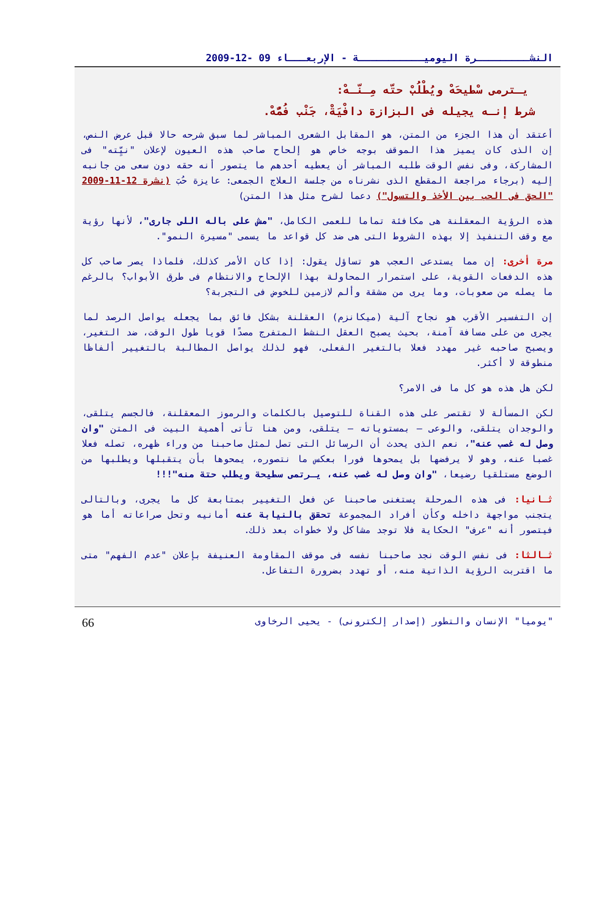النشـــــــــرة اليوميـــــــــــة - الإربعـــاء 09 -12-2009
يـترمى سْطيحَهْ ويُطْلُبْ حتّه مِـنّـهْ:
شرط إنـه يجيله فى البزازة دافْيَةْ، جَنْب فُمُّهْ.
أعتقد أن هذا الجزء من المتن، هو المقابل الشعرى المباشر لما سبق شرحه حالا قبل عرض النص، إن الذى كان يميز هذا الموقف بوجه خاص هو إلحاح صاحب هذه العيون لإعلان "نيِّته" فى المشاركة، وفى نفس الوقت طلبه المباشر أن يعطيه أحدهم ما يتصور أنه حقه دون سعى من جانبه إليه (برجاء مراجعة المقطع الذى نشرناه من جلسة العلاج الجمعى: عايزة حُبَ (نشرة 12-11-2009 "الحق فى الحب بين الأخذ والتسول") دعما لشرح مثل هذا المتن)
هذه الرؤية المعقلنة هى مكافئة تماما للعمى الكامل، "مش على باله اللى جارى"، لأنها رؤية مع وقف التنفيذ إلا بهذه الشروط التى هى ضد كل قواعد ما يسمى "مسيرة النمو".
مرة أخرى: إن مما يستدعى العجب هو تساؤل يقول: إذا كان الأمر كذلك، فلماذا يصر صاحب كل هذه الدفعات القوية، على استمرار المحاولة بهذا الإلحاح والانتظام فى طرق الأبواب؟ بالرغم ما يصله من صعوبات، وما يرى من مشقة وألم لازمين للخوض فى التجربة؟
إن التفسير الأقرب هو نجاح آلية (ميكانزم) العقلنة بشكل فائق بما يجعله يواصل الرصد لما يجرى من على مسافة آمنة، بحيث يصبح العقل النشط المتفرج مصدًا قويا طول الوقت، ضد التغير، ويصبح صاحبه غير مهدد فعلا بالتغير الفعلى، فهو لذلك يواصل المطالبة بالتغيير ألفاظا منطوقة لا أكثر.
لكن هل هذه هو كل ما فى الامر؟
لكن المسألة لا تقتصر على هذه القناة للتوصيل بالكلمات والرموز المعقلنة، فالجسم يتلقى، والوجدان يتلقى، والوعى – بمستوياته – يتلقى، ومن هنا تأتى أهمية البيت فى المتن "وان وصل له غصب عنه"، نعم الذى يحدث أن الرسائل التى تصل لمثل صاحبنا من وراء ظهره، تصله فعلا غصبا عنه، وهو لا يرفضها بل يمحوها فورا بعكس ما نتصوره، يمحوها بأن يتقبلها ويطلبها من الوضع مستلقيا رضيعا، "وان وصل له غصب عنه، يـرتمى سطيحة ويطلب حتة منه"!!!
ثـانيا: فى هذه المرحلة يستغنى صاحبنا عن فعل التغيير بمتابعة كل ما يجرى، وبالتالى يتجنب مواجهة داخله وكأن أفراد المجموعة تحقق بالنيابة عنه أمانيه وتحل صراعاته أما هو فيتصور أنه "عرف" الحكاية فلا توجد مشاكل ولا خطوات بعد ذلك.
ثـالثا: فى نفس الوقت نجد صاحبنا نفسه فى موقف المقاومة العنيفة بإعلان "عدم الفهم" متى ما اقتربت الرؤية الذاتية منه، أو تهدد بضرورة التفاعل.
"يوميا" الإنسان والتطور (إصدار إلكترونى) - يحيى الرخاوى 66